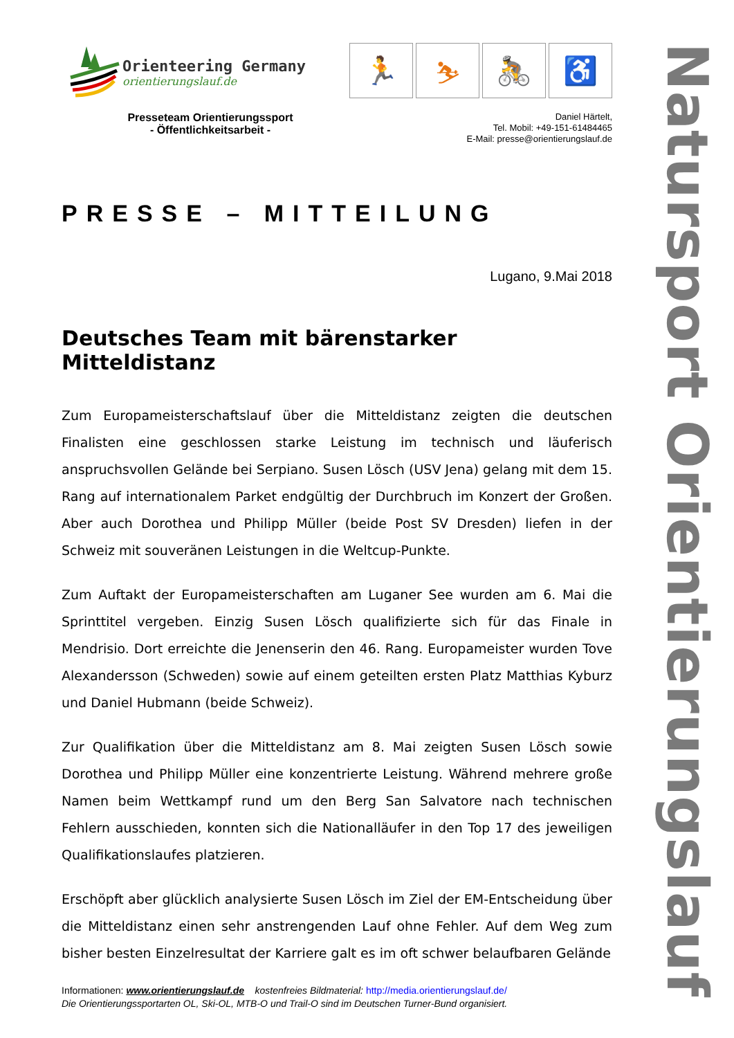Orienteering Germany
orientierungslauf.de
🏃 ⛷ 🚴 ♿
Presseteam Orientierungssport
- Öffentlichkeitsarbeit -
Daniel Härtelt,
Tel. Mobil: +49-151-61484465
E-Mail: presse@orientierungslauf.de
PRESSE – MITTEILUNG
Lugano, 9.Mai 2018
Deutsches Team mit bärenstarker Mitteldistanz
Zum Europameisterschaftslauf über die Mitteldistanz zeigten die deutschen Finalisten eine geschlossen starke Leistung im technisch und läuferisch anspruchsvollen Gelände bei Serpiano. Susen Lösch (USV Jena) gelang mit dem 15. Rang auf internationalem Parket endgültig der Durchbruch im Konzert der Großen. Aber auch Dorothea und Philipp Müller (beide Post SV Dresden) liefen in der Schweiz mit souveränen Leistungen in die Weltcup-Punkte.
Zum Auftakt der Europameisterschaften am Luganer See wurden am 6. Mai die Sprinttitel vergeben. Einzig Susen Lösch qualifizierte sich für das Finale in Mendrisio. Dort erreichte die Jenenserin den 46. Rang. Europameister wurden Tove Alexandersson (Schweden) sowie auf einem geteilten ersten Platz Matthias Kyburz und Daniel Hubmann (beide Schweiz).
Zur Qualifikation über die Mitteldistanz am 8. Mai zeigten Susen Lösch sowie Dorothea und Philipp Müller eine konzentrierte Leistung. Während mehrere große Namen beim Wettkampf rund um den Berg San Salvatore nach technischen Fehlern ausschieden, konnten sich die Nationalläufer in den Top 17 des jeweiligen Qualifikationslaufes platzieren.
Erschöpft aber glücklich analysierte Susen Lösch im Ziel der EM-Entscheidung über die Mitteldistanz einen sehr anstrengenden Lauf ohne Fehler. Auf dem Weg zum bisher besten Einzelresultat der Karriere galt es im oft schwer belaufbaren Gelände
Informationen: www.orientierungslauf.de kostenfreies Bildmaterial: http://media.orientierungslauf.de/
Die Orientierungssportarten OL, Ski-OL, MTB-O und Trail-O sind im Deutschen Turner-Bund organisiert.
Natursport Orientierungslauf